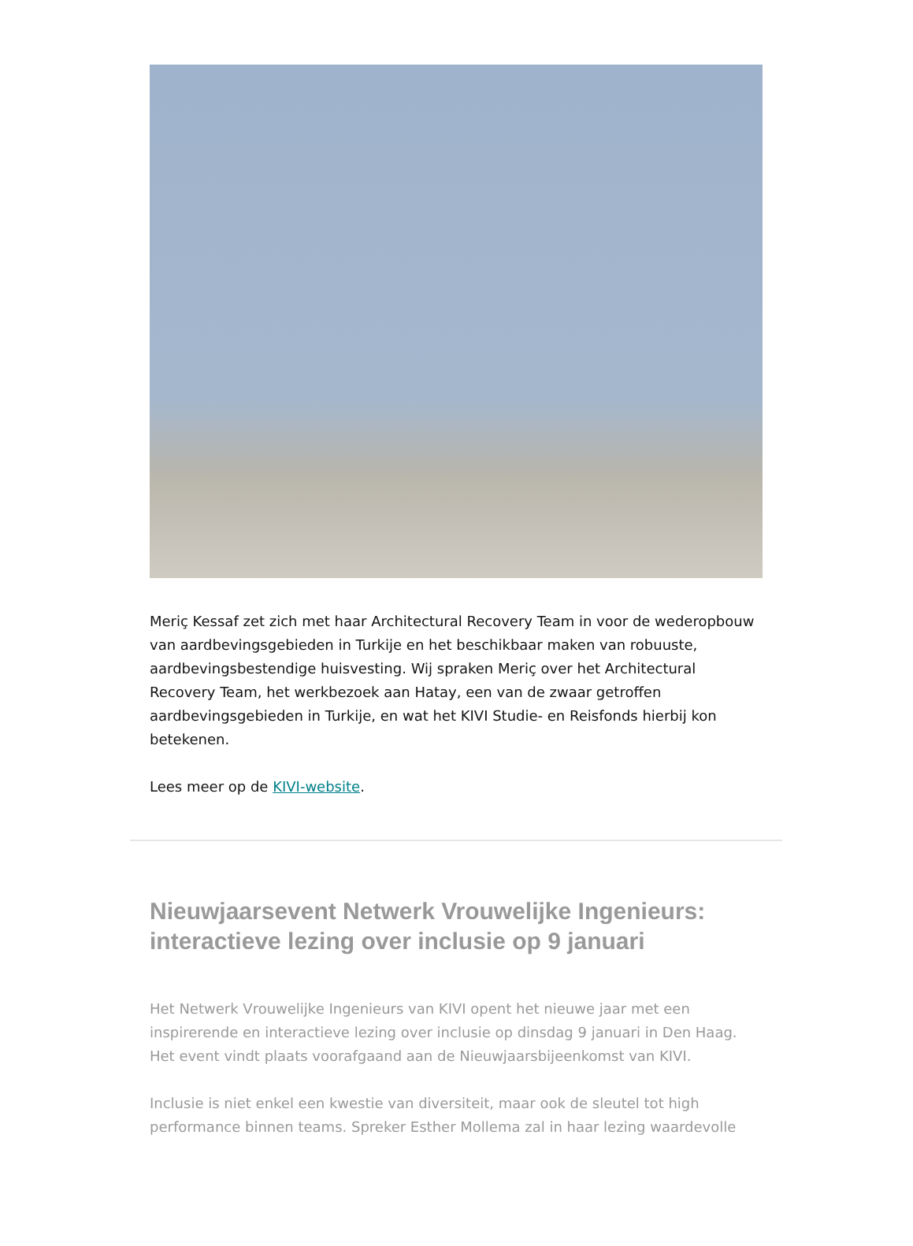Meriç Kessaf zet zich met haar Architectural Recovery Team in voor de wederopbouw van aardbevingsgebieden in Turkije en het beschikbaar maken van robuuste, aardbevingsbestendige huisvesting. Wij spraken Meriç over het Architectural Recovery Team, het werkbezoek aan Hatay, een van de zwaar getroffen aardbevingsgebieden in Turkije, en wat het KIVI Studie- en Reisfonds hierbij kon betekenen.
Lees meer op de KIVI-website.
Nieuwjaarsevent Netwerk Vrouwelijke Ingenieurs: interactieve lezing over inclusie op 9 januari
Het Netwerk Vrouwelijke Ingenieurs van KIVI opent het nieuwe jaar met een inspirerende en interactieve lezing over inclusie op dinsdag 9 januari in Den Haag. Het event vindt plaats voorafgaand aan de Nieuwjaarsbijeenkomst van KIVI.
Inclusie is niet enkel een kwestie van diversiteit, maar ook de sleutel tot high performance binnen teams. Spreker Esther Mollema zal in haar lezing waardevolle